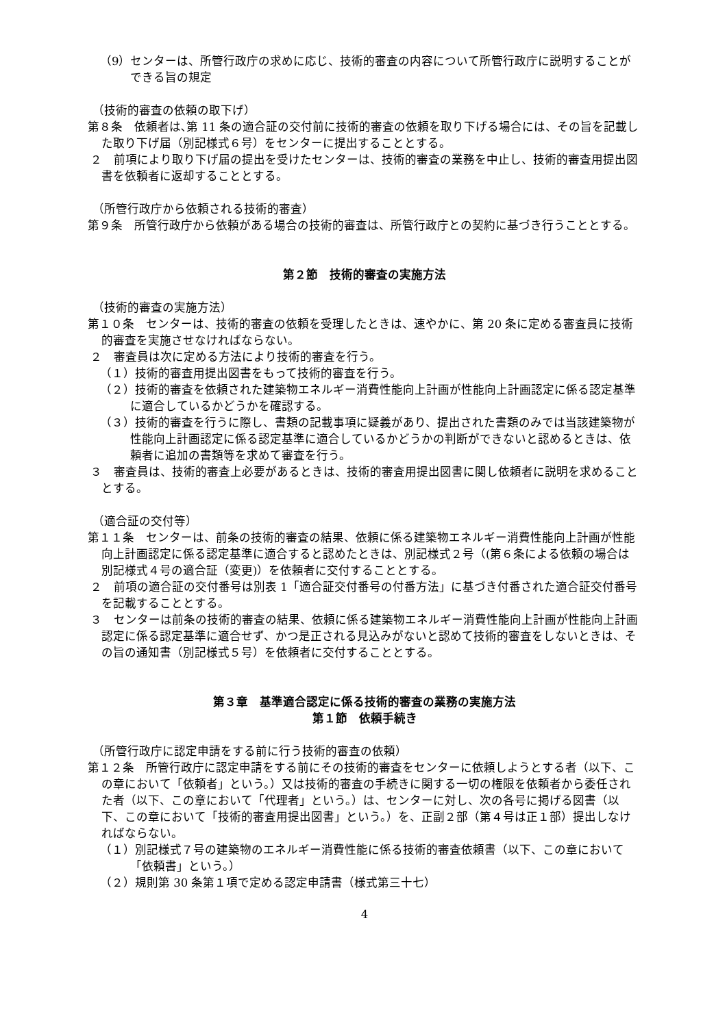（9）センターは、所管行政庁の求めに応じ、技術的審査の内容について所管行政庁に説明することができる旨の規定
（技術的審査の依頼の取下げ）
第８条　依頼者は､第 11 条の適合証の交付前に技術的審査の依頼を取り下げる場合には、その旨を記載した取り下げ届（別記様式６号）をセンターに提出することとする。
２　前項により取り下げ届の提出を受けたセンターは、技術的審査の業務を中止し、技術的審査用提出図書を依頼者に返却することとする。
（所管行政庁から依頼される技術的審査）
第９条　所管行政庁から依頼がある場合の技術的審査は、所管行政庁との契約に基づき行うこととする。
第２節　技術的審査の実施方法
（技術的審査の実施方法）
第１０条　センターは、技術的審査の依頼を受理したときは、速やかに、第 20 条に定める審査員に技術的審査を実施させなければならない。
２　審査員は次に定める方法により技術的審査を行う。
（１）技術的審査用提出図書をもって技術的審査を行う。
（２）技術的審査を依頼された建築物エネルギー消費性能向上計画が性能向上計画認定に係る認定基準に適合しているかどうかを確認する。
（３）技術的審査を行うに際し、書類の記載事項に疑義があり、提出された書類のみでは当該建築物が性能向上計画認定に係る認定基準に適合しているかどうかの判断ができないと認めるときは、依頼者に追加の書類等を求めて審査を行う。
３　審査員は、技術的審査上必要があるときは、技術的審査用提出図書に関し依頼者に説明を求めることとする。
（適合証の交付等）
第１１条　センターは、前条の技術的審査の結果、依頼に係る建築物エネルギー消費性能向上計画が性能向上計画認定に係る認定基準に適合すると認めたときは、別記様式２号（(第６条による依頼の場合は別記様式４号の適合証（変更)）を依頼者に交付することとする。
２　前項の適合証の交付番号は別表 1「適合証交付番号の付番方法」に基づき付番された適合証交付番号を記載することとする。
３　センターは前条の技術的審査の結果、依頼に係る建築物エネルギー消費性能向上計画が性能向上計画認定に係る認定基準に適合せず、かつ是正される見込みがないと認めて技術的審査をしないときは、その旨の通知書（別記様式５号）を依頼者に交付することとする。
第３章　基準適合認定に係る技術的審査の業務の実施方法
第１節　依頼手続き
（所管行政庁に認定申請をする前に行う技術的審査の依頼）
第１２条　所管行政庁に認定申請をする前にその技術的審査をセンターに依頼しようとする者（以下、この章において「依頼者」という。）又は技術的審査の手続きに関する一切の権限を依頼者から委任された者（以下、この章において「代理者」という。）は、センターに対し、次の各号に掲げる図書（以下、この章において「技術的審査用提出図書」という。）を、正副２部（第４号は正１部）提出しなければならない。
（１）別記様式７号の建築物のエネルギー消費性能に係る技術的審査依頼書（以下、この章において「依頼書」という。）
（２）規則第 30 条第１項で定める認定申請書（様式第三十七）
4